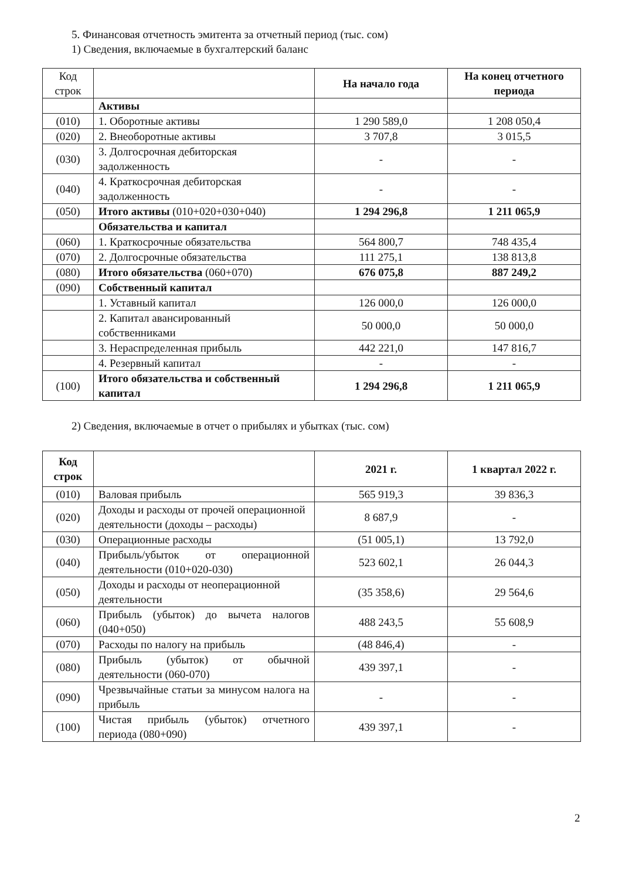5. Финансовая отчетность эмитента за отчетный период (тыс. сом)
1) Сведения, включаемые в бухгалтерский баланс
| Код строк | | На начало года | На конец отчетного периода |
| | Активы | | |
| (010) | 1. Оборотные активы | 1 290 589,0 | 1 208 050,4 |
| (020) | 2. Внеоборотные активы | 3 707,8 | 3 015,5 |
| (030) | 3. Долгосрочная дебиторская задолженность | - | - |
| (040) | 4. Краткосрочная дебиторская задолженность | - | - |
| (050) | Итого активы (010+020+030+040) | 1 294 296,8 | 1 211 065,9 |
| | Обязательства и капитал | | |
| (060) | 1. Краткосрочные обязательства | 564 800,7 | 748 435,4 |
| (070) | 2. Долгосрочные обязательства | 111 275,1 | 138 813,8 |
| (080) | Итого обязательства (060+070) | 676 075,8 | 887 249,2 |
| (090) | Собственный капитал | | |
| | 1. Уставный капитал | 126 000,0 | 126 000,0 |
| | 2. Капитал авансированный собственниками | 50 000,0 | 50 000,0 |
| | 3. Нераспределенная прибыль | 442 221,0 | 147 816,7 |
| | 4. Резервный капитал | - | - |
| (100) | Итого обязательства и собственный капитал | 1 294 296,8 | 1 211 065,9 |
2) Сведения, включаемые в отчет о прибылях и убытках (тыс. сом)
| Код строк | | 2021 г. | 1 квартал 2022 г. |
| --- | --- | --- | --- |
| (010) | Валовая прибыль | 565 919,3 | 39 836,3 |
| (020) | Доходы и расходы от прочей операционной деятельности (доходы – расходы) | 8 687,9 | - |
| (030) | Операционные расходы | (51 005,1) | 13 792,0 |
| (040) | Прибыль/убыток от операционной деятельности (010+020-030) | 523 602,1 | 26 044,3 |
| (050) | Доходы и расходы от неоперационной деятельности | (35 358,6) | 29 564,6 |
| (060) | Прибыль (убыток) до вычета налогов (040+050) | 488 243,5 | 55 608,9 |
| (070) | Расходы по налогу на прибыль | (48 846,4) | - |
| (080) | Прибыль (убыток) от обычной деятельности (060-070) | 439 397,1 | - |
| (090) | Чрезвычайные статьи за минусом налога на прибыль | - | - |
| (100) | Чистая прибыль (убыток) отчетного периода (080+090) | 439 397,1 | - |
2